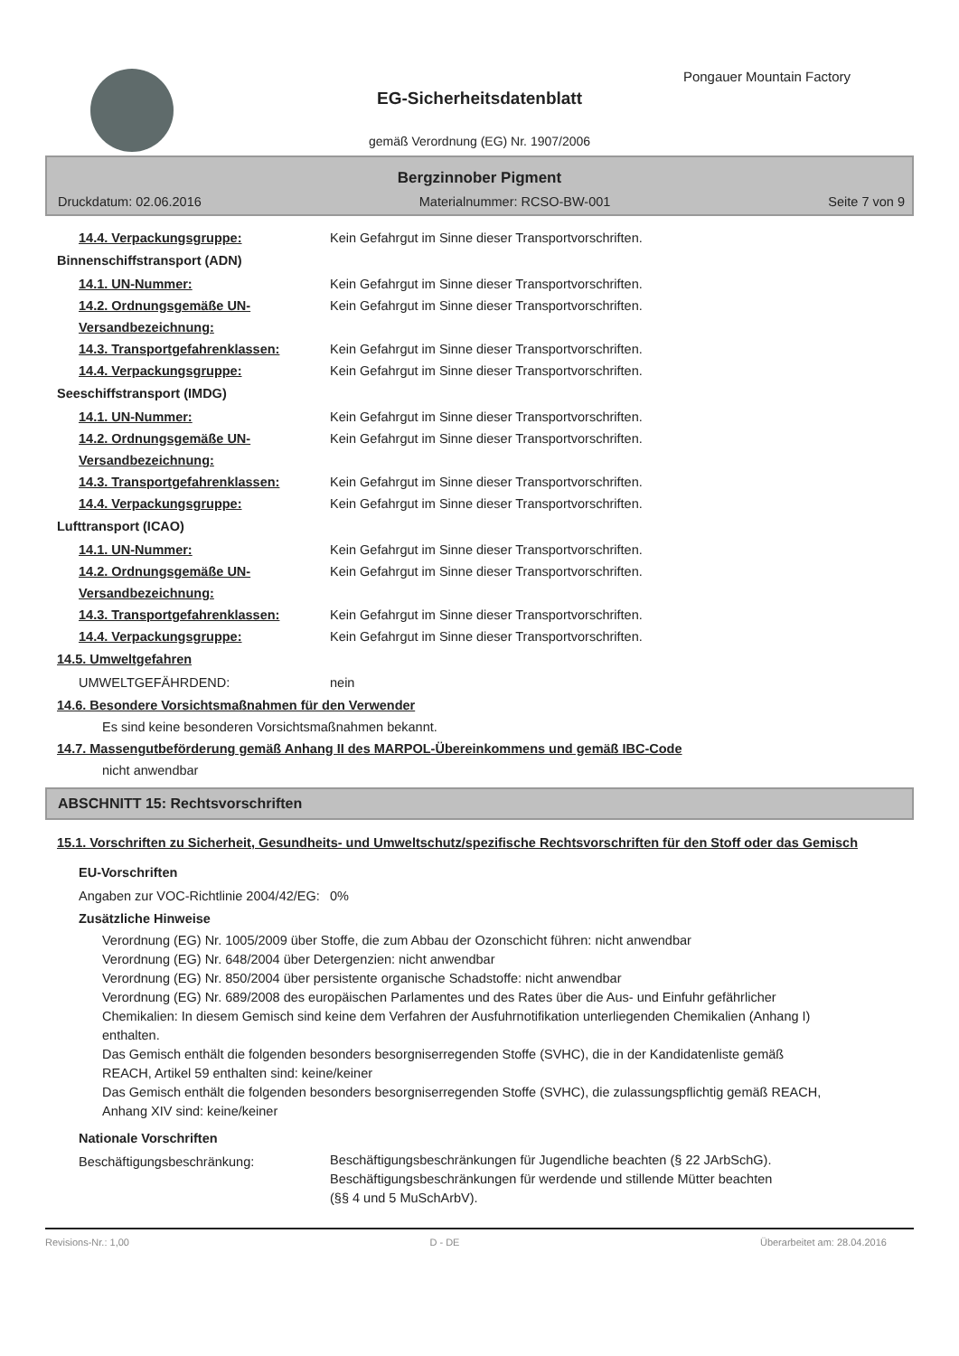Pongauer Mountain Factory
EG-Sicherheitsdatenblatt
gemäß Verordnung (EG) Nr. 1907/2006
Bergzinnober Pigment
Druckdatum: 02.06.2016 Materialnummer: RCSO-BW-001 Seite 7 von 9
14.4. Verpackungsgruppe: Kein Gefahrgut im Sinne dieser Transportvorschriften.
Binnenschiffstransport (ADN)
14.1. UN-Nummer: Kein Gefahrgut im Sinne dieser Transportvorschriften.
14.2. Ordnungsgemäße UN-Versandbezeichnung:
Kein Gefahrgut im Sinne dieser Transportvorschriften.
14.3. Transportgefahrenklassen: Kein Gefahrgut im Sinne dieser Transportvorschriften.
14.4. Verpackungsgruppe: Kein Gefahrgut im Sinne dieser Transportvorschriften.
Seeschiffstransport (IMDG)
14.1. UN-Nummer: Kein Gefahrgut im Sinne dieser Transportvorschriften.
14.2. Ordnungsgemäße UN-Versandbezeichnung:
Kein Gefahrgut im Sinne dieser Transportvorschriften.
14.3. Transportgefahrenklassen: Kein Gefahrgut im Sinne dieser Transportvorschriften.
14.4. Verpackungsgruppe: Kein Gefahrgut im Sinne dieser Transportvorschriften.
Lufttransport (ICAO)
14.1. UN-Nummer: Kein Gefahrgut im Sinne dieser Transportvorschriften.
14.2. Ordnungsgemäße UN-Versandbezeichnung:
Kein Gefahrgut im Sinne dieser Transportvorschriften.
14.3. Transportgefahrenklassen: Kein Gefahrgut im Sinne dieser Transportvorschriften.
14.4. Verpackungsgruppe: Kein Gefahrgut im Sinne dieser Transportvorschriften.
14.5. Umweltgefahren
UMWELTGEFÄHRDEND: nein
14.6. Besondere Vorsichtsmaßnahmen für den Verwender
Es sind keine besonderen Vorsichtsmaßnahmen bekannt.
14.7. Massengutbeförderung gemäß Anhang II des MARPOL-Übereinkommens und gemäß IBC-Code
nicht anwendbar
ABSCHNITT 15: Rechtsvorschriften
15.1. Vorschriften zu Sicherheit, Gesundheits- und Umweltschutz/spezifische Rechtsvorschriften für den Stoff oder das Gemisch
EU-Vorschriften
Angaben zur VOC-Richtlinie 2004/42/EG:
0%
Zusätzliche Hinweise
Verordnung (EG) Nr. 1005/2009 über Stoffe, die zum Abbau der Ozonschicht führen: nicht anwendbar
Verordnung (EG) Nr. 648/2004 über Detergenzien: nicht anwendbar
Verordnung (EG) Nr. 850/2004 über persistente organische Schadstoffe: nicht anwendbar
Verordnung (EG) Nr. 689/2008 des europäischen Parlamentes und des Rates über die Aus- und Einfuhr gefährlicher Chemikalien: In diesem Gemisch sind keine dem Verfahren der Ausfuhrnotifikation unterliegenden Chemikalien (Anhang I) enthalten.
Das Gemisch enthält die folgenden besonders besorgniserregenden Stoffe (SVHC), die in der Kandidatenliste gemäß REACH, Artikel 59 enthalten sind: keine/keiner
Das Gemisch enthält die folgenden besonders besorgniserregenden Stoffe (SVHC), die zulassungspflichtig gemäß REACH, Anhang XIV sind: keine/keiner
Nationale Vorschriften
Beschäftigungsbeschränkung:
Beschäftigungsbeschränkungen für Jugendliche beachten (§ 22 JArbSchG). Beschäftigungsbeschränkungen für werdende und stillende Mütter beachten (§§ 4 und 5 MuSchArbV).
Revisions-Nr.: 1,00 D - DE Überarbeitet am: 28.04.2016